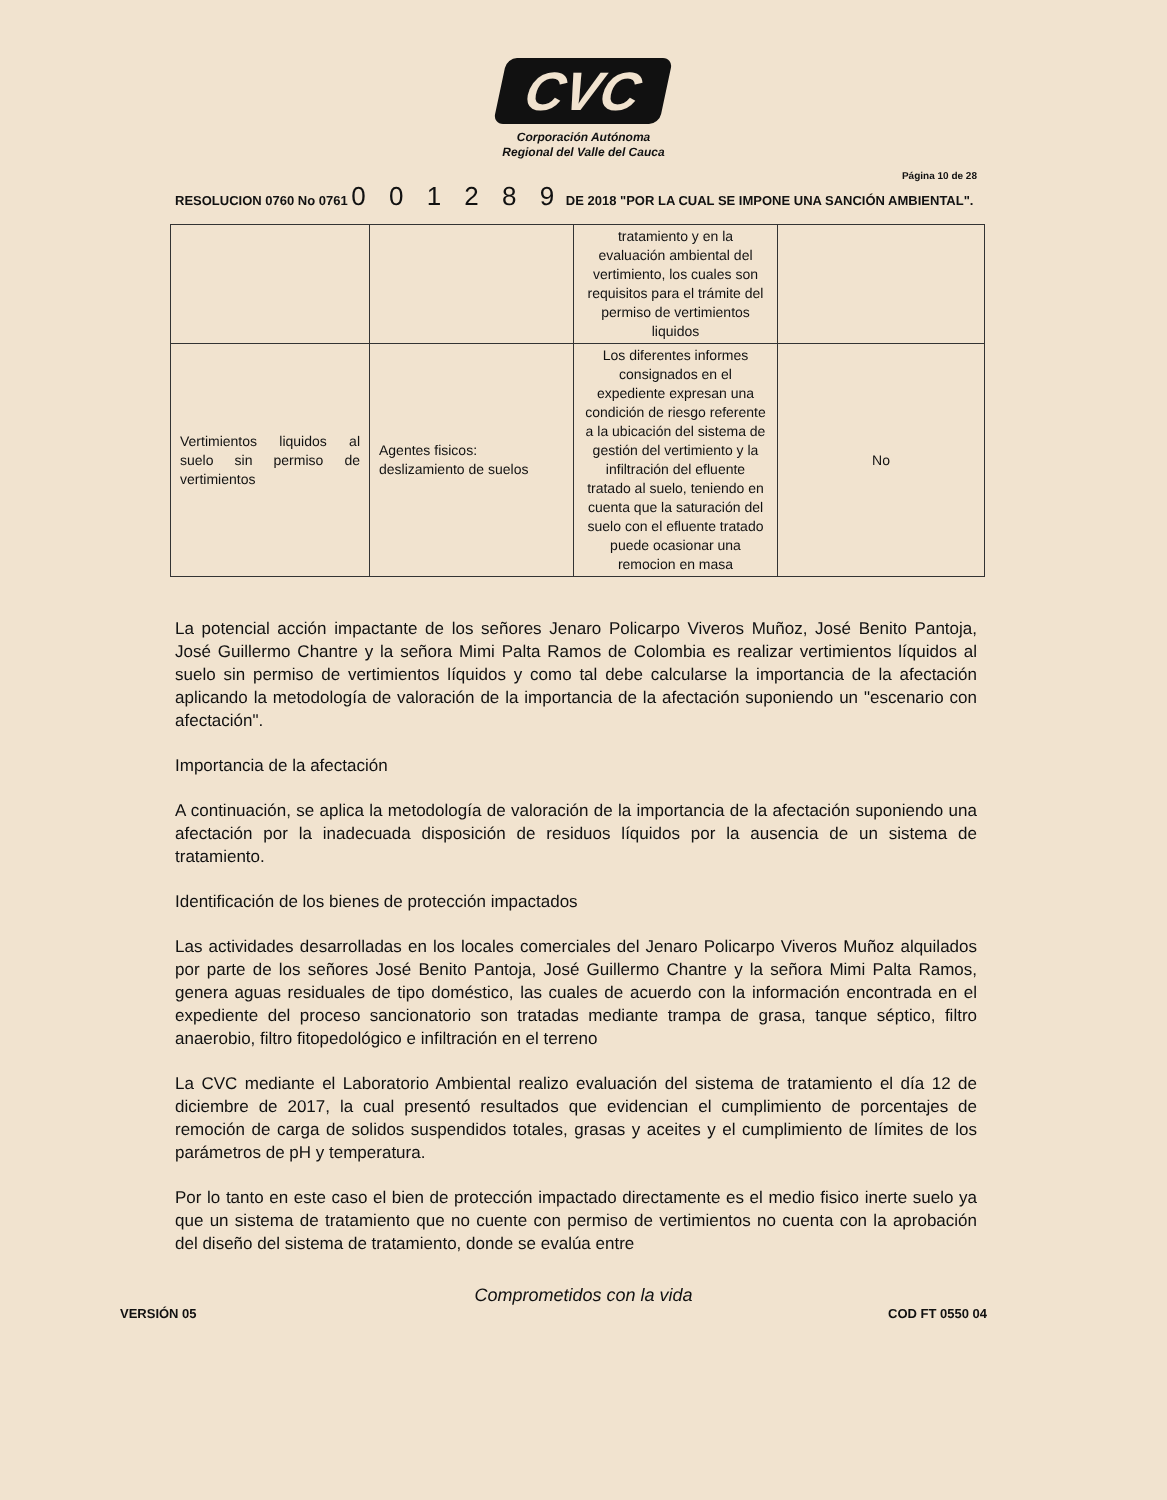CVC
Corporación Autónoma
Regional del Valle del Cauca
Página 10 de 28
RESOLUCION 0760 No 0761 0 0 1 2 8 9 DE 2018 "POR LA CUAL SE IMPONE UNA SANCIÓN AMBIENTAL".
| | | tratamiento y en la evaluación ambiental del vertimiento, los cuales son requisitos para el trámite del permiso de vertimientos liquidos | |
| Vertimientos liquidos al suelo sin permiso de vertimientos | Agentes fisicos: deslizamiento de suelos | Los diferentes informes consignados en el expediente expresan una condición de riesgo referente a la ubicación del sistema de gestión del vertimiento y la infiltración del efluente tratado al suelo, teniendo en cuenta que la saturación del suelo con el efluente tratado puede ocasionar una remocion en masa | No |
La potencial acción impactante de los señores Jenaro Policarpo Viveros Muñoz, José Benito Pantoja, José Guillermo Chantre y la señora Mimi Palta Ramos de Colombia es realizar vertimientos líquidos al suelo sin permiso de vertimientos líquidos y como tal debe calcularse la importancia de la afectación aplicando la metodología de valoración de la importancia de la afectación suponiendo un "escenario con afectación".
Importancia de la afectación
A continuación, se aplica la metodología de valoración de la importancia de la afectación suponiendo una afectación por la inadecuada disposición de residuos líquidos por la ausencia de un sistema de tratamiento.
Identificación de los bienes de protección impactados
Las actividades desarrolladas en los locales comerciales del Jenaro Policarpo Viveros Muñoz alquilados por parte de los señores José Benito Pantoja, José Guillermo Chantre y la señora Mimi Palta Ramos, genera aguas residuales de tipo doméstico, las cuales de acuerdo con la información encontrada en el expediente del proceso sancionatorio son tratadas mediante trampa de grasa, tanque séptico, filtro anaerobio, filtro fitopedológico e infiltración en el terreno
La CVC mediante el Laboratorio Ambiental realizo evaluación del sistema de tratamiento el día 12 de diciembre de 2017, la cual presentó resultados que evidencian el cumplimiento de porcentajes de remoción de carga de solidos suspendidos totales, grasas y aceites y el cumplimiento de límites de los parámetros de pH y temperatura.
Por lo tanto en este caso el bien de protección impactado directamente es el medio fisico inerte suelo ya que un sistema de tratamiento que no cuente con permiso de vertimientos no cuenta con la aprobación del diseño del sistema de tratamiento, donde se evalúa entre
Comprometidos con la vida
VERSIÓN 05 COD FT 0550 04